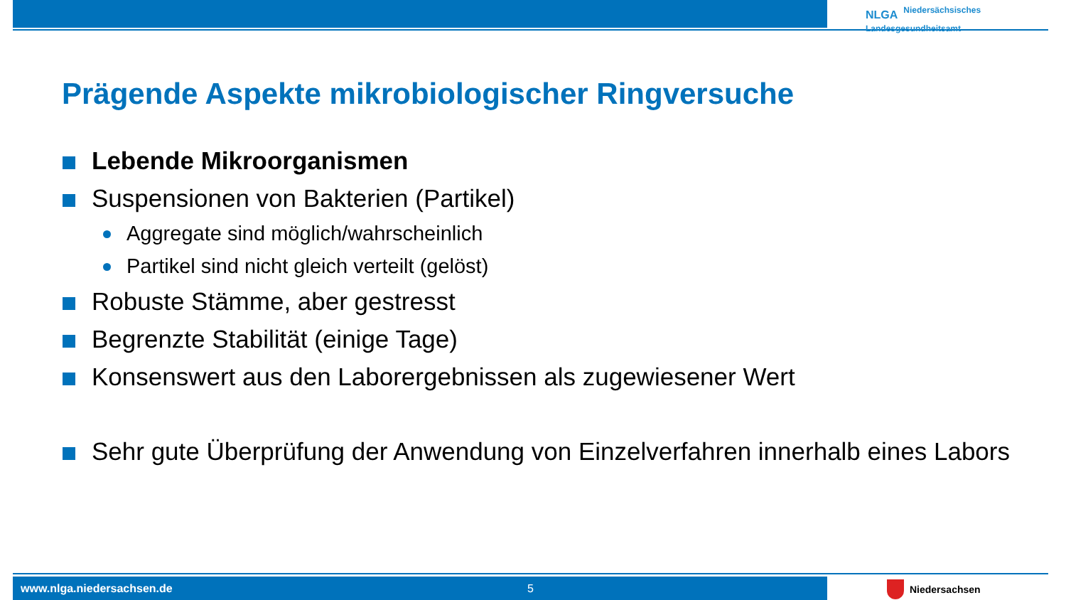NLGA Niedersächsisches
Landesgesundheitsamt
Prägende Aspekte mikrobiologischer Ringversuche
Lebende Mikroorganismen
Suspensionen von Bakterien (Partikel)
Aggregate sind möglich/wahrscheinlich
Partikel sind nicht gleich verteilt (gelöst)
Robuste Stämme, aber gestresst
Begrenzte Stabilität (einige Tage)
Konsenswert aus den Laborergebnissen als zugewiesener Wert
Sehr gute Überprüfung der Anwendung von Einzelverfahren innerhalb eines Labors
www.nlga.niedersachsen.de 5 Niedersachsen